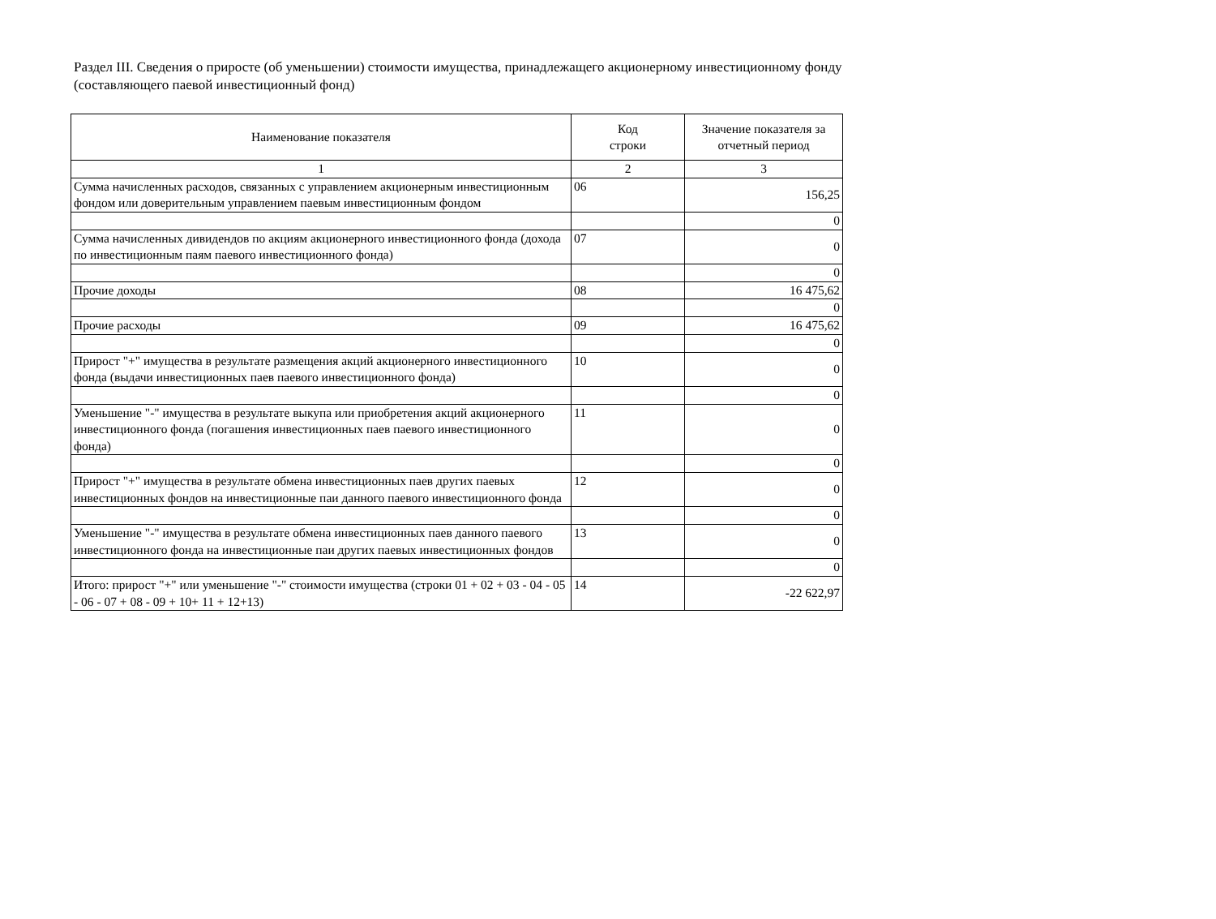Раздел III. Сведения о приросте (об уменьшении) стоимости имущества, принадлежащего акционерному инвестиционному фонду
(составляющего паевой инвестиционный фонд)
| Наименование показателя | Код строки | Значение показателя за отчетный период |
| --- | --- | --- |
| 1 | 2 | 3 |
| Сумма начисленных расходов, связанных с управлением акционерным инвестиционным фондом или доверительным управлением паевым инвестиционным фондом | 06 | 156,25 |
| | | 0 |
| Сумма начисленных дивидендов по акциям акционерного инвестиционного фонда (дохода по инвестиционным паям паевого инвестиционного фонда) | 07 | 0 |
| | | 0 |
| Прочие доходы | 08 | 16 475,62 |
| | | 0 |
| Прочие расходы | 09 | 16 475,62 |
| | | 0 |
| Прирост "+" имущества в результате размещения акций акционерного инвестиционного фонда (выдачи инвестиционных паев паевого инвестиционного фонда) | 10 | 0 |
| | | 0 |
| Уменьшение "-" имущества в результате выкупа или приобретения акций акционерного инвестиционного фонда (погашения инвестиционных паев паевого инвестиционного фонда) | 11 | 0 |
| | | 0 |
| Прирост "+" имущества в результате обмена инвестиционных паев других паевых инвестиционных фондов на инвестиционные паи данного паевого инвестиционного фонда | 12 | 0 |
| | | 0 |
| Уменьшение "-" имущества в результате обмена инвестиционных паев данного паевого инвестиционного фонда на инвестиционные паи других паевых инвестиционных фондов | 13 | 0 |
| | | 0 |
| Итого: прирост "+" или уменьшение "-" стоимости имущества (строки 01 + 02 + 03 - 04 - 05 - 06 - 07 + 08 - 09 + 10+ 11 + 12+13) | 14 | -22 622,97 |